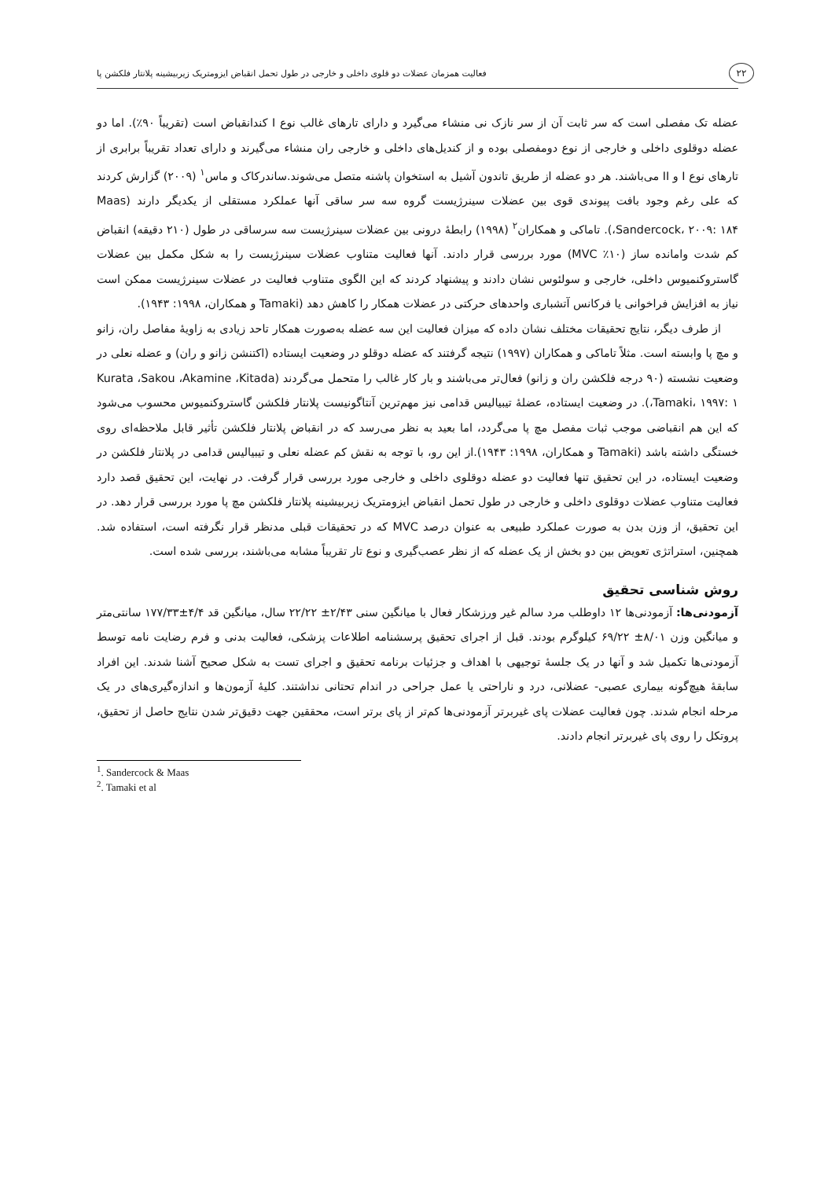۲۲ فعالیت همزمان عضلات دو قلوی داخلی و خارجی در طول تحمل انقباض ایزومتریک زیربیشینه پلانتار فلکشن پا
عضله تک مفصلی است که سر ثابت آن از سر نازک نی منشاء می‌گیرد و دارای تارهای غالب نوع I کندانقباض است (تقریباً ۹۰٪). اما دو عضله دوقلوی داخلی و خارجی از نوع دومفصلی بوده و از کندیل‌های داخلی و خارجی ران منشاء می‌گیرند و دارای تعداد تقریباً برابری از تارهای نوع I و II می‌باشند. هر دو عضله از طریق تاندون آشیل به استخوان پاشنه متصل می‌شوند.ساندرکاک و ماس<sup>۱</sup> (۲۰۰۹) گزارش کردند که علی رغم وجود بافت پیوندی قوی بین عضلات سینرژیست گروه سه سر ساقی آنها عملکرد مستقلی از یکدیگر دارند (Maas ،Sandercock، ۲۰۰۹: ۱۸۴). تاماکی و همکاران<sup>۲</sup> (۱۹۹۸) رابطهٔ درونی بین عضلات سینرژیست سه سرساقی در طول (۲۱۰ دقیقه) انقباض کم شدت وامانده ساز (۱۰٪ MVC) مورد بررسی قرار دادند. آنها فعالیت متناوب عضلات سینرژیست را به شکل مکمل بین عضلات گاستروکنمیوس داخلی، خارجی و سولئوس نشان دادند و پیشنهاد کردند که این الگوی متناوب فعالیت در عضلات سینرژیست ممکن است نیاز به افزایش فراخوانی یا فرکانس آتشباری واحدهای حرکتی در عضلات همکار را کاهش دهد (Tamaki و همکاران، ۱۹۹۸: ۱۹۴۳).
از طرف دیگر، نتایج تحقیقات مختلف نشان داده که میزان فعالیت این سه عضله به‌صورت همکار تاحد زیادی به زاویهٔ مفاصل ران، زانو و مچ پا وابسته است. مثلاً تاماکی و همکاران (۱۹۹۷) نتیجه گرفتند که عضله دوقلو در وضعیت ایستاده (اکتنشن زانو و ران) و عضله نعلی در وضعیت نشسته (۹۰ درجه فلکشن ران و زانو) فعال‌تر می‌باشند و بار کار غالب را متحمل می‌گردند (Kurata ،Sakou ،Akamine ،Kitada ،Tamaki، ۱۹۹۷: ۱). در وضعیت ایستاده، عضلهٔ تیبیالیس قدامی نیز مهم‌ترین آنتاگونیست پلانتار فلکشن گاستروکنمیوس محسوب می‌شود که این هم انقباضی موجب ثبات مفصل مچ پا می‌گردد، اما بعید به نظر می‌رسد که در انقباض پلانتار فلکشن تأثیر قابل ملاحظه‌ای روی خستگی داشته باشد (Tamaki و همکاران، ۱۹۹۸: ۱۹۴۳).از این رو، با توجه به نقش کم عضله نعلی و تیبیالیس قدامی در پلانتار فلکشن در وضعیت ایستاده، در این تحقیق تنها فعالیت دو عضله دوقلوی داخلی و خارجی مورد بررسی قرار گرفت. در نهایت، این تحقیق قصد دارد فعالیت متناوب عضلات دوقلوی داخلی و خارجی در طول تحمل انقباض ایزومتریک زیربیشینه پلانتار فلکشن مچ پا مورد بررسی قرار دهد. در این تحقیق، از وزن بدن به صورت عملکرد طبیعی به عنوان درصد MVC که در تحقیقات قبلی مدنظر قرار نگرفته است، استفاده شد. همچنین، استراتژی تعویض بین دو بخش از یک عضله که از نظر عصب‌گیری و نوع تار تقریباً مشابه می‌باشند، بررسی شده است.
روش شناسی تحقیق
آزمودنی‌ها: آزمودنی‌ها ۱۲ داوطلب مرد سالم غیر ورزشکار فعال با میانگین سنی ۲/۴۳± ۲۲/۲۲ سال، میانگین قد ۴/۴±۱۷۷/۳۳ سانتی‌متر و میانگین وزن ۸/۰۱± ۶۹/۲۲ کیلوگرم بودند. قبل از اجرای تحقیق پرسشنامه اطلاعات پزشکی، فعالیت بدنی و فرم رضایت نامه توسط آزمودنی‌ها تکمیل شد و آنها در یک جلسهٔ توجیهی با اهداف و جزئیات برنامه تحقیق و اجرای تست به شکل صحیح آشنا شدند. این افراد سابقهٔ هیچ‌گونه بیماری عصبی- عضلانی، درد و ناراحتی یا عمل جراحی در اندام تحتانی نداشتند. کلیهٔ آزمون‌ها و اندازه‌گیری‌های در یک مرحله انجام شدند. چون فعالیت عضلات پای غیربرتر آزمودنی‌ها کم‌تر از پای برتر است، محققین جهت دقیق‌تر شدن نتایج حاصل از تحقیق، پروتکل را روی پای غیربرتر انجام دادند.
<sup>1</sup>. Sandercock & Maas
<sup>2</sup>. Tamaki et al